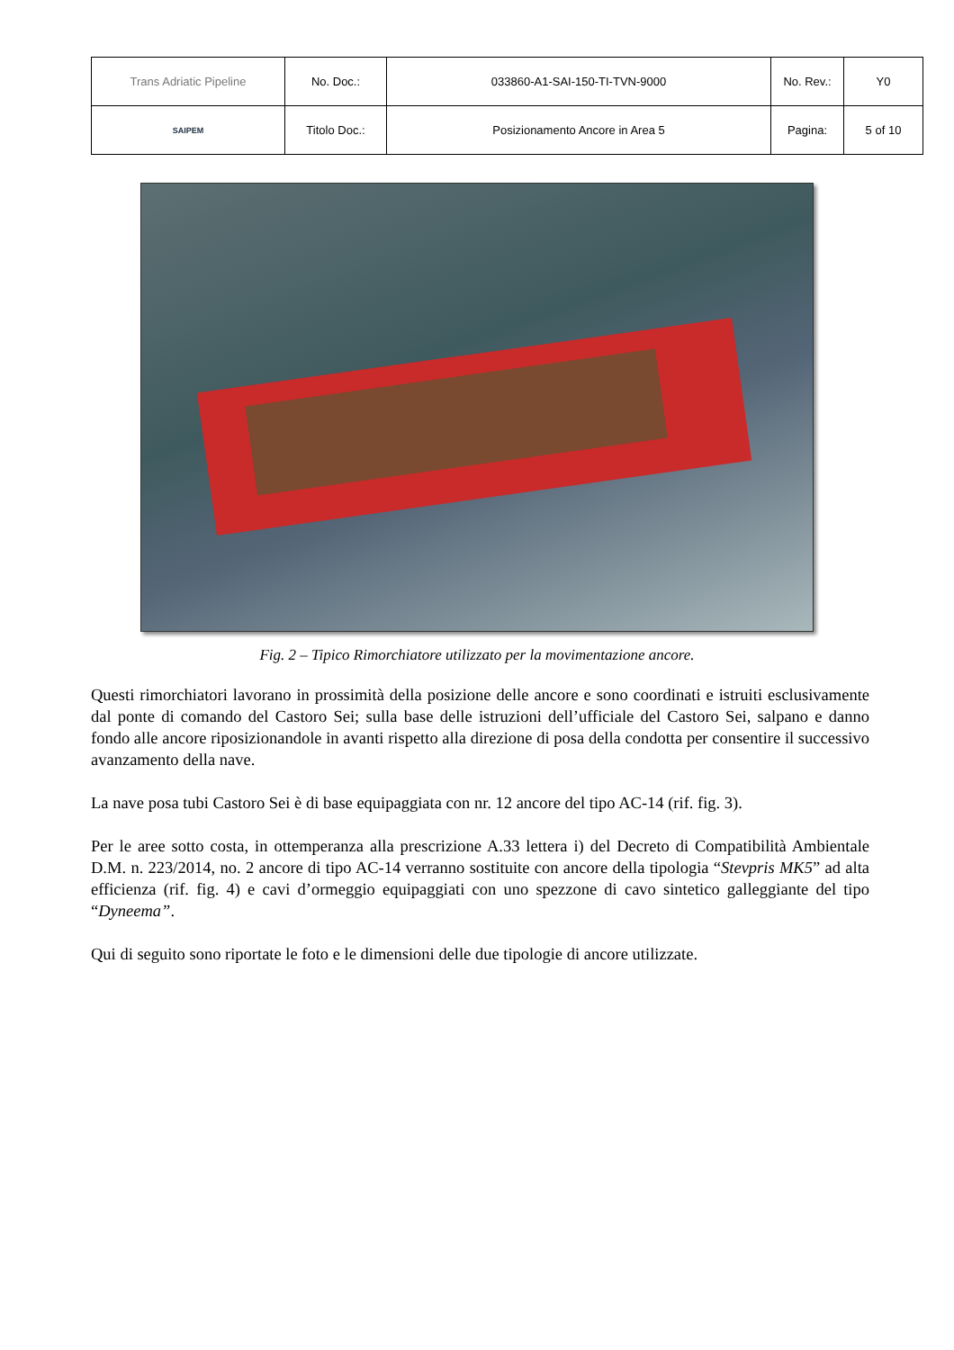| Trans Adriatic Pipeline | No. Doc.: | 033860-A1-SAI-150-TI-TVN-9000 | No. Rev.: | Y0 |
| SAIPEM | Titolo Doc.: | Posizionamento Ancore in Area 5 | Pagina: | 5 of 10 |
Fig. 2 – Tipico Rimorchiatore utilizzato per la movimentazione ancore.
Questi rimorchiatori lavorano in prossimità della posizione delle ancore e sono coordinati e istruiti esclusivamente dal ponte di comando del Castoro Sei; sulla base delle istruzioni dell’ufficiale del Castoro Sei, salpano e danno fondo alle ancore riposizionandole in avanti rispetto alla direzione di posa della condotta per consentire il successivo avanzamento della nave.
La nave posa tubi Castoro Sei è di base equipaggiata con nr. 12 ancore del tipo AC-14 (rif. fig. 3).
Per le aree sotto costa, in ottemperanza alla prescrizione A.33 lettera i) del Decreto di Compatibilità Ambientale D.M. n. 223/2014, no. 2 ancore di tipo AC-14 verranno sostituite con ancore della tipologia “Stevpris MK5” ad alta efficienza (rif. fig. 4) e cavi d’ormeggio equipaggiati con uno spezzone di cavo sintetico galleggiante del tipo “Dyneema”.
Qui di seguito sono riportate le foto e le dimensioni delle due tipologie di ancore utilizzate.